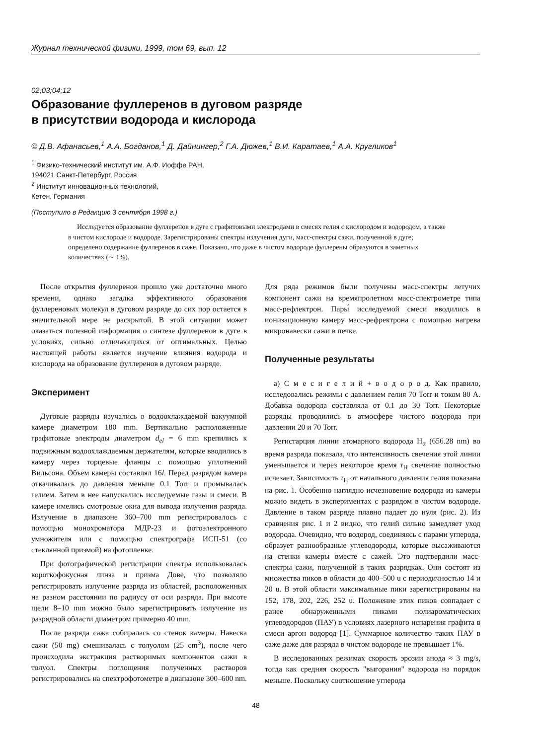Журнал технической физики, 1999, том 69, вып. 12
02;03;04;12
Образование фуллеренов в дуговом разряде
в присутствии водорода и кислорода
© Д.В. Афанасьев,<sup>1</sup> А.А. Богданов,<sup>1</sup> Д. Дайнингер,<sup>2</sup> Г.А. Дюжев,<sup>1</sup> В.И. Каратаев,<sup>1</sup> А.А. Кругликов<sup>1</sup>
<sup>1</sup> Физико-технический институт им. А.Ф. Иоффе РАН,
194021 Санкт-Петербург, Россия
<sup>2</sup> Институт инновационных технологий,
Кетен, Германия
(Поступило в Редакцию 3 сентября 1998 г.)
Исследуется образование фуллеренов в дуге с графитовыми электродами в смесях гелия с кислородом и водородом, а также в чистом кислороде и водороде. Зарегистрированы спектры излучения дуги, масс-спектры сажи, полученной в дуге; определено содержание фуллеренов в саже. Показано, что даже в чистом водороде фуллерены образуются в заметных количествах (∼ 1%).
После открытия фуллеренов прошло уже достаточно много времени, однако загадка эффективного образования фуллереновых молекул в дуговом разряде до сих пор остается в значительной мере не раскрытой. В этой ситуации может оказаться полезной информация о синтезе фуллеренов в дуге в условиях, сильно отличающихся от оптимальных. Целью настоящей работы является изучение влияния водорода и кислорода на образование фуллеренов в дуговом разряде.
Эксперимент
Дуговые разряды изучались в водоохлаждаемой вакуумной камере диаметром 180 mm. Вертикально расположенные графитовые электроды диаметром d<sub>el</sub> = 6 mm крепились к подвижным водоохлаждаемым держателям, которые вводились в камеру через торцевые фланцы с помощью уплотнений Вильсона. Объем камеры составлял 16l. Перед разрядом камера откачивалась до давления меньше 0.1 Torr и промывалась гелием. Затем в нее напускались исследуемые газы и смеси. В камере имелись смотровые окна для вывода излучения разряда. Излучение в диапазоне 360–700 mm регистрировалось с помощью монохроматора МДР-23 и фотоэлектронного умножителя или с помощью спектрографа ИСП-51 (со стеклянной призмой) на фотопленке.
При фотографической регистрации спектра использовалась короткофокусная линза и призма Дове, что позволяло регистрировать излучение разряда из областей, расположенных на разном расстоянии по радиусу от оси разряда. При высоте щели 8–10 mm можно было зарегистрировать излучение из разрядной области диаметром примерно 40 mm.
После разряда сажа собиралась со стенок камеры. Навеска сажи (50 mg) смешивалась с толуолом (25 cm<sup>3</sup>), после чего происходила экстракция растворимых компонентов сажи в толуол. Спектры поглощения полученных растворов регистрировались на спектрофотометре в диапазоне 300–600 nm. Для ряда режимов были получены масс-спектры летучих компонент сажи на времяпролетном масс-спектрометре типа масс-рефлектрон. Пары́ исследуемой смеси вводились в ионизационную камеру масс-рефректрона с помощью нагрева микронавески сажи в печке.
Полученные результаты
а) С м е с и г е л и й + в о д о р о д. Как правило, исследовались режимы с давлением гелия 70 Torr и током 80 A. Добавка водорода составляла от 0.1 до 30 Torr. Некоторые разряды проводились в атмосфере чистого водорода при давлении 20 и 70 Torr.
Регистарция линии атомарного водорода H<sub>α</sub> (656.28 nm) во время разряда показала, что интенсивность свечения этой линии уменьшается и через некоторое время τ<sub>H</sub> свечение полностью исчезает. Зависимость τ<sub>H</sub> от начального давления гелия показана на рис. 1. Особенно наглядно исчезновение водорода из камеры можно видеть в экспериментах с разрядом в чистом водороде. Давление в таком разряде плавно падает до нуля (рис. 2). Из сравнения рис. 1 и 2 видно, что гелий сильно замедляет уход водорода. Очевидно, что водород, соединяясь с парами углерода, образует разнообразные углеводороды, которые высаживаются на стенки камеры вместе с сажей. Это подтвердили масс-спектры сажи, полученной в таких разрядках. Они состоят из множества пиков в области до 400–500 u с периодичностью 14 и 20 u. В этой области максимальные пики зарегистрированы на 152, 178, 202, 226, 252 u. Положение этих пиков совпадает с ранее обнаруженными пиками полиароматических углеводородов (ПАУ) в условиях лазерного испарения графита в смеси аргон–водород [1]. Суммарное количество таких ПАУ в саже даже для разряда в чистом водороде не превышает 1%.
В исследованных режимах скорость эрозии анода ≈ 3 mg/s, тогда как средняя скорость "выгорания" водорода на порядок меньше. Поскольку соотношение углерода
48